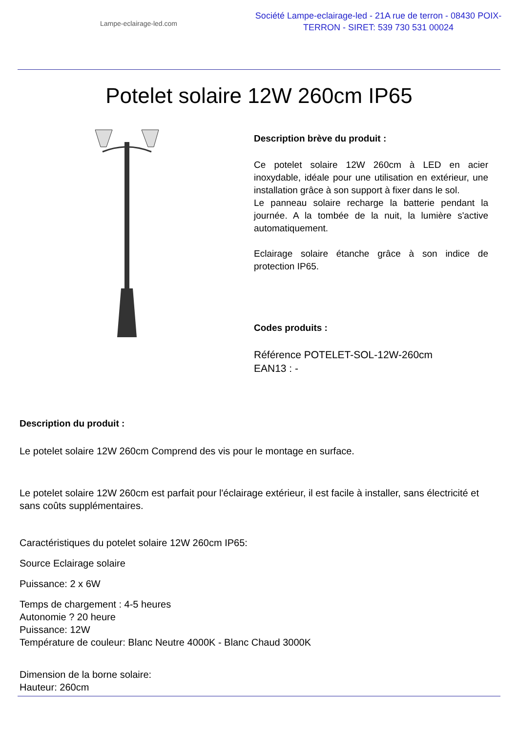Lampe-eclairage-led.com
Société Lampe-eclairage-led - 21A rue de terron - 08430 POIX-TERRON - SIRET: 539 730 531 00024
Potelet solaire 12W 260cm IP65
Description brève du produit :
Ce potelet solaire 12W 260cm à LED en acier inoxydable, idéale pour une utilisation en extérieur, une installation grâce à son support à fixer dans le sol.
Le panneau solaire recharge la batterie pendant la journée. A la tombée de la nuit, la lumière s'active automatiquement.
Eclairage solaire étanche grâce à son indice de protection IP65.
Codes produits :
Référence POTELET-SOL-12W-260cm
EAN13 : -
Description du produit :
Le potelet solaire 12W 260cm Comprend des vis pour le montage en surface.
Le potelet solaire 12W 260cm est parfait pour l'éclairage extérieur, il est facile à installer, sans électricité et sans coûts supplémentaires.
Caractéristiques du potelet solaire 12W 260cm IP65:
Source Eclairage solaire
Puissance: 2 x 6W
Temps de chargement : 4-5 heures
Autonomie ? 20 heure
Puissance: 12W
Température de couleur: Blanc Neutre 4000K - Blanc Chaud 3000K
Dimension de la borne solaire:
Hauteur: 260cm